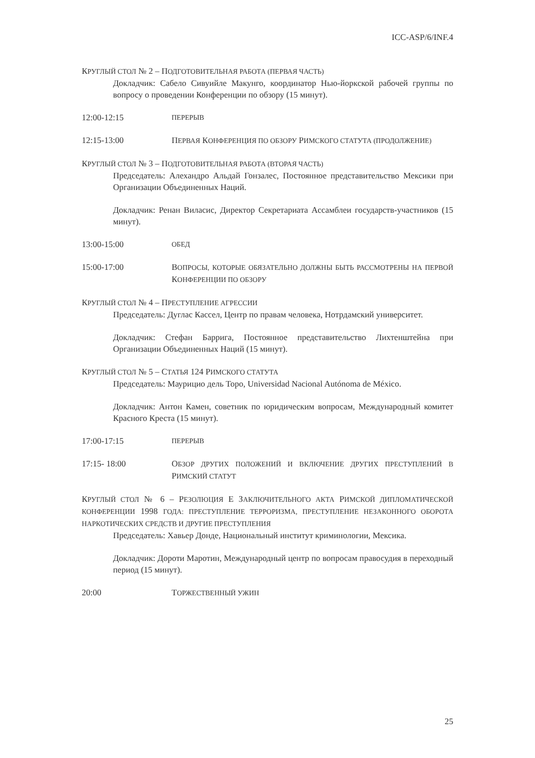ICC-ASP/6/INF.4
КРУГЛЫЙ СТОЛ № 2 – ПОДГОТОВИТЕЛЬНАЯ РАБОТА (ПЕРВАЯ ЧАСТЬ)
Докладчик: Сабело Сивуийле Макунго, координатор Нью-йоркской рабочей группы по вопросу о проведении Конференции по обзору (15 минут).
12:00-12:15
ПЕРЕРЫВ
12:15-13:00 ПЕРВАЯ КОНФЕРЕНЦИЯ ПО ОБЗОРУ РИМСКОГО СТАТУТА (ПРОДОЛЖЕНИЕ)
КРУГЛЫЙ СТОЛ № 3 – ПОДГОТОВИТЕЛЬНАЯ РАБОТА (ВТОРАЯ ЧАСТЬ)
Председатель: Алехандро Альдай Гонзалес, Постоянное представительство Мексики при Организации Объединенных Наций.
Докладчик: Ренан Виласис, Директор Секретариата Ассамблеи государств-участников (15 минут).
13:00-15:00
ОБЕД
15:00-17:00 ВОПРОСЫ, КОТОРЫЕ ОБЯЗАТЕЛЬНО ДОЛЖНЫ БЫТЬ РАССМОТРЕНЫ НА ПЕРВОЙ КОНФЕРЕНЦИИ ПО ОБЗОРУ
КРУГЛЫЙ СТОЛ № 4 – ПРЕСТУПЛЕНИЕ АГРЕССИИ
Председатель: Дуглас Кассел, Центр по правам человека, Нотрдамский университет.
Докладчик: Стефан Баррига, Постоянное представительство Лихтенштейна при Организации Объединенных Наций (15 минут).
КРУГЛЫЙ СТОЛ № 5 – СТАТЬЯ 124 РИМСКОГО СТАТУТА
Председатель: Маурицио дель Торо, Universidad Nacional Autónoma de México.
Докладчик: Антон Камен, советник по юридическим вопросам, Международный комитет Красного Креста (15 минут).
17:00-17:15
ПЕРЕРЫВ
17:15- 18:00 ОБЗОР ДРУГИХ ПОЛОЖЕНИЙ И ВКЛЮЧЕНИЕ ДРУГИХ ПРЕСТУПЛЕНИЙ В РИМСКИЙ СТАТУТ
КРУГЛЫЙ СТОЛ № 6 – РЕЗОЛЮЦИЯ E ЗАКЛЮЧИТЕЛЬНОГО АКТА РИМСКОЙ ДИПЛОМАТИЧЕСКОЙ КОНФЕРЕНЦИИ 1998 ГОДА: ПРЕСТУПЛЕНИЕ ТЕРРОРИЗМА, ПРЕСТУПЛЕНИЕ НЕЗАКОННОГО ОБОРОТА НАРКОТИЧЕСКИХ СРЕДСТВ И ДРУГИЕ ПРЕСТУПЛЕНИЯ
Председатель: Хавьер Донде, Национальный институт криминологии, Мексика.
Докладчик: Дороти Маротин, Международный центр по вопросам правосудия в переходный период (15 минут).
20:00 ТОРЖЕСТВЕННЫЙ УЖИН
25